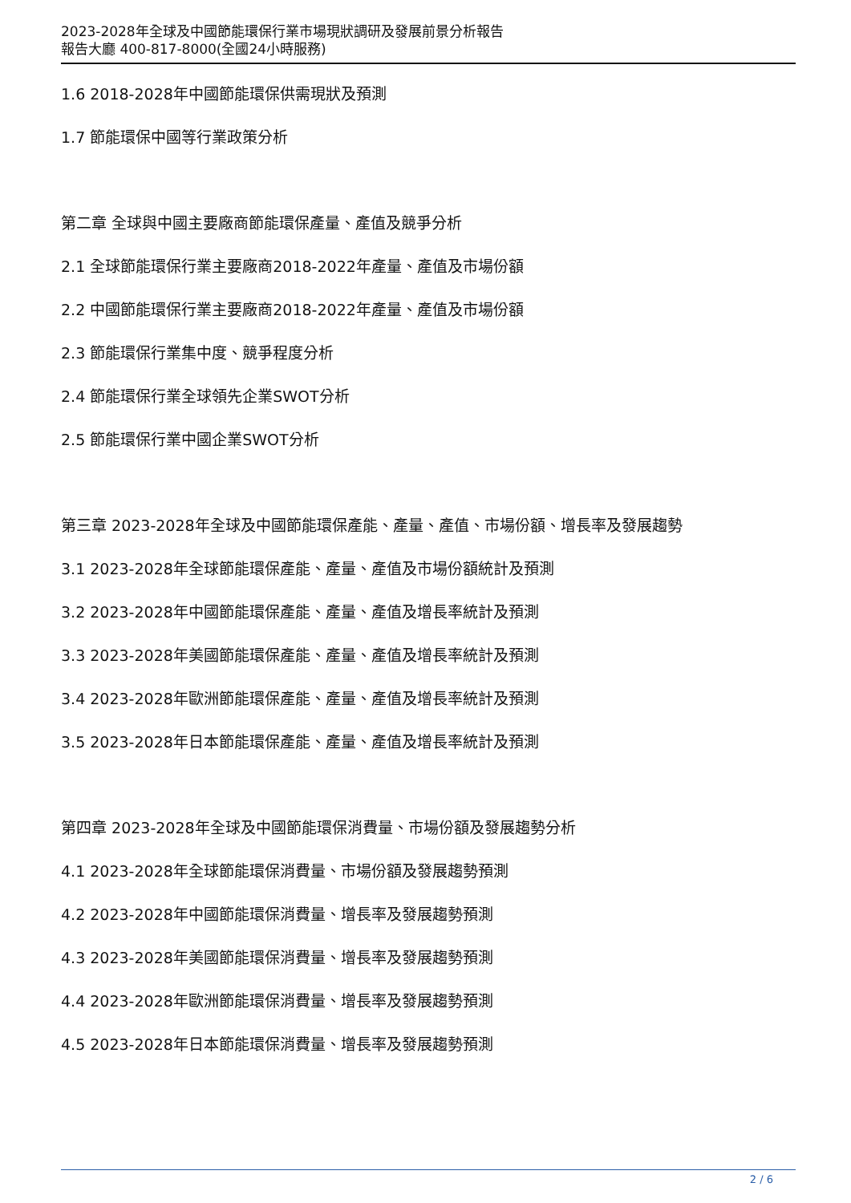2023-2028年全球及中國節能環保行業市場現狀調研及發展前景分析報告
報告大廳 400-817-8000(全國24小時服務)
1.6 2018-2028年中國節能環保供需現狀及預測
1.7 節能環保中國等行業政策分析
第二章 全球與中國主要廠商節能環保產量、產值及競爭分析
2.1 全球節能環保行業主要廠商2018-2022年產量、產值及市場份額
2.2 中國節能環保行業主要廠商2018-2022年產量、產值及市場份額
2.3 節能環保行業集中度、競爭程度分析
2.4 節能環保行業全球領先企業SWOT分析
2.5 節能環保行業中國企業SWOT分析
第三章 2023-2028年全球及中國節能環保產能、產量、產值、市場份額、增長率及發展趨勢
3.1 2023-2028年全球節能環保產能、產量、產值及市場份額統計及預測
3.2 2023-2028年中國節能環保產能、產量、產值及增長率統計及預測
3.3 2023-2028年美國節能環保產能、產量、產值及增長率統計及預測
3.4 2023-2028年歐洲節能環保產能、產量、產值及增長率統計及預測
3.5 2023-2028年日本節能環保產能、產量、產值及增長率統計及預測
第四章 2023-2028年全球及中國節能環保消費量、市場份額及發展趨勢分析
4.1 2023-2028年全球節能環保消費量、市場份額及發展趨勢預測
4.2 2023-2028年中國節能環保消費量、增長率及發展趨勢預測
4.3 2023-2028年美國節能環保消費量、增長率及發展趨勢預測
4.4 2023-2028年歐洲節能環保消費量、增長率及發展趨勢預測
4.5 2023-2028年日本節能環保消費量、增長率及發展趨勢預測
2 / 6